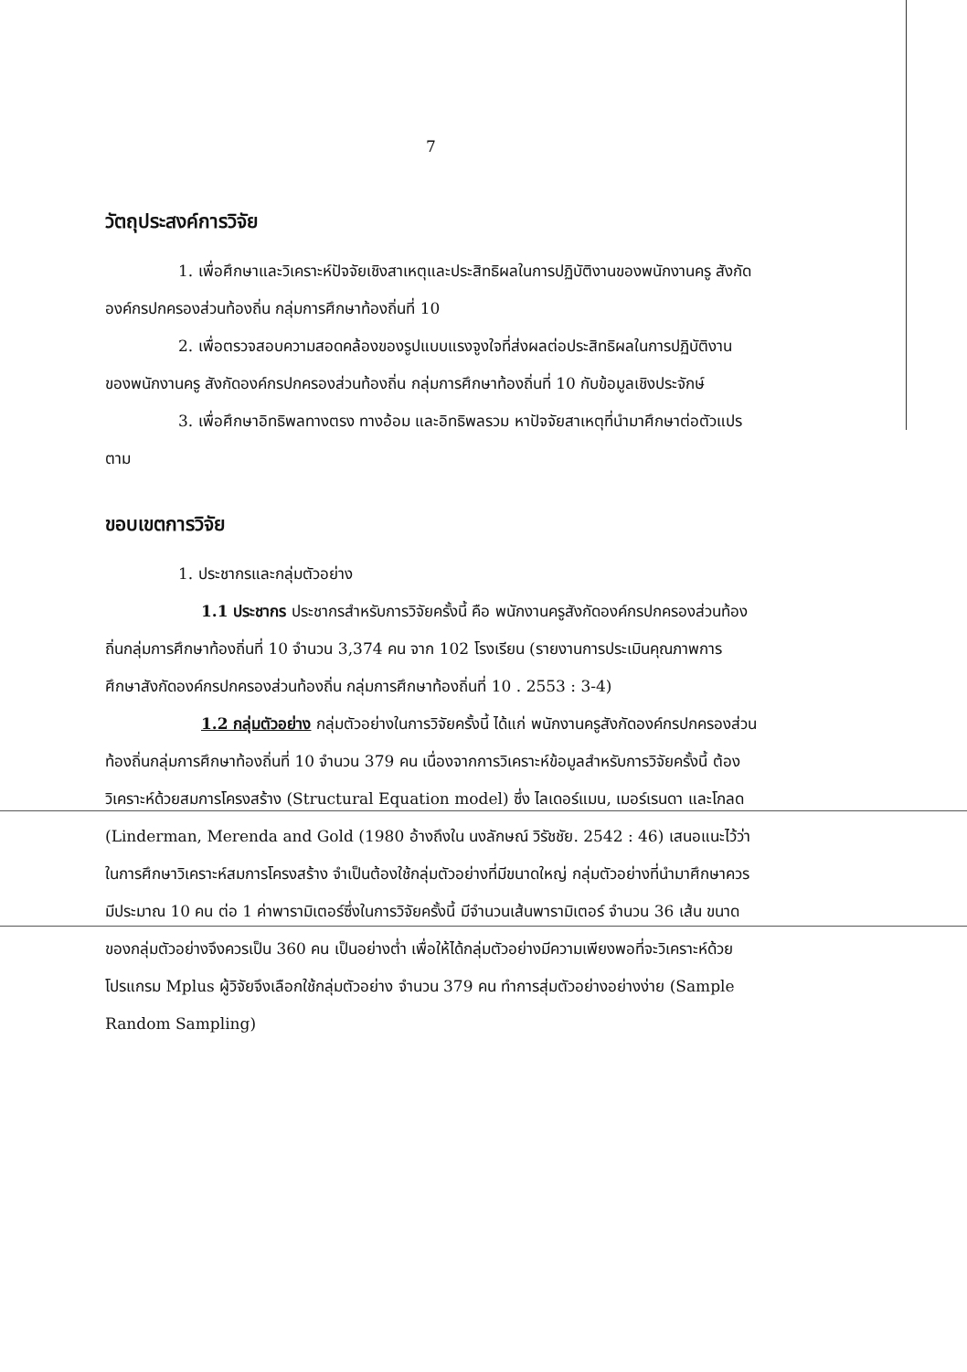7
วัตถุประสงค์การวิจัย
1. เพื่อศึกษาและวิเคราะห์ปัจจัยเชิงสาเหตุและประสิทธิผลในการปฏิบัติงานของพนักงานครู สังกัดองค์กรปกครองส่วนท้องถิ่น กลุ่มการศึกษาท้องถิ่นที่ 10
2. เพื่อตรวจสอบความสอดคล้องของรูปแบบแรงจูงใจที่ส่งผลต่อประสิทธิผลในการปฏิบัติงานของพนักงานครู สังกัดองค์กรปกครองส่วนท้องถิ่น กลุ่มการศึกษาท้องถิ่นที่ 10 กับข้อมูลเชิงประจักษ์
3. เพื่อศึกษาอิทธิพลทางตรง ทางอ้อม และอิทธิพลรวม หาปัจจัยสาเหตุที่นำมาศึกษาต่อตัวแปรตาม
ขอบเขตการวิจัย
1. ประชากรและกลุ่มตัวอย่าง
1.1 ประชากร ประชากรสำหรับการวิจัยครั้งนี้ คือ พนักงานครูสังกัดองค์กรปกครองส่วนท้องถิ่นกลุ่มการศึกษาท้องถิ่นที่ 10 จำนวน 3,374 คน จาก 102 โรงเรียน (รายงานการประเมินคุณภาพการศึกษาสังกัดองค์กรปกครองส่วนท้องถิ่น กลุ่มการศึกษาท้องถิ่นที่ 10 . 2553 : 3-4)
1.2 กลุ่มตัวอย่าง กลุ่มตัวอย่างในการวิจัยครั้งนี้ ได้แก่ พนักงานครูสังกัดองค์กรปกครองส่วนท้องถิ่นกลุ่มการศึกษาท้องถิ่นที่ 10 จำนวน 379 คน เนื่องจากการวิเคราะห์ข้อมูลสำหรับการวิจัยครั้งนี้ ต้องวิเคราะห์ด้วยสมการโครงสร้าง (Structural Equation model) ซึ่ง ไลเดอร์แมน, เมอร์เรนดา และโกลด (Linderman, Merenda and Gold (1980 อ้างถึงใน นงลักษณ์ วิรัชชัย. 2542 : 46) เสนอแนะไว้ว่า ในการศึกษาวิเคราะห์สมการโครงสร้าง จำเป็นต้องใช้กลุ่มตัวอย่างที่มีขนาดใหญ่ กลุ่มตัวอย่างที่นำมาศึกษาควรมีประมาณ 10 คน ต่อ 1 ค่าพารามิเตอร์ซึ่งในการวิจัยครั้งนี้ มีจำนวนเส้นพารามิเตอร์ จำนวน 36 เส้น ขนาดของกลุ่มตัวอย่างจึงควรเป็น 360 คน เป็นอย่างต่ำ เพื่อให้ได้กลุ่มตัวอย่างมีความเพียงพอที่จะวิเคราะห์ด้วยโปรแกรม Mplus ผู้วิจัยจึงเลือกใช้กลุ่มตัวอย่าง จำนวน 379 คน ทำการสุ่มตัวอย่างอย่างง่าย (Sample Random Sampling)